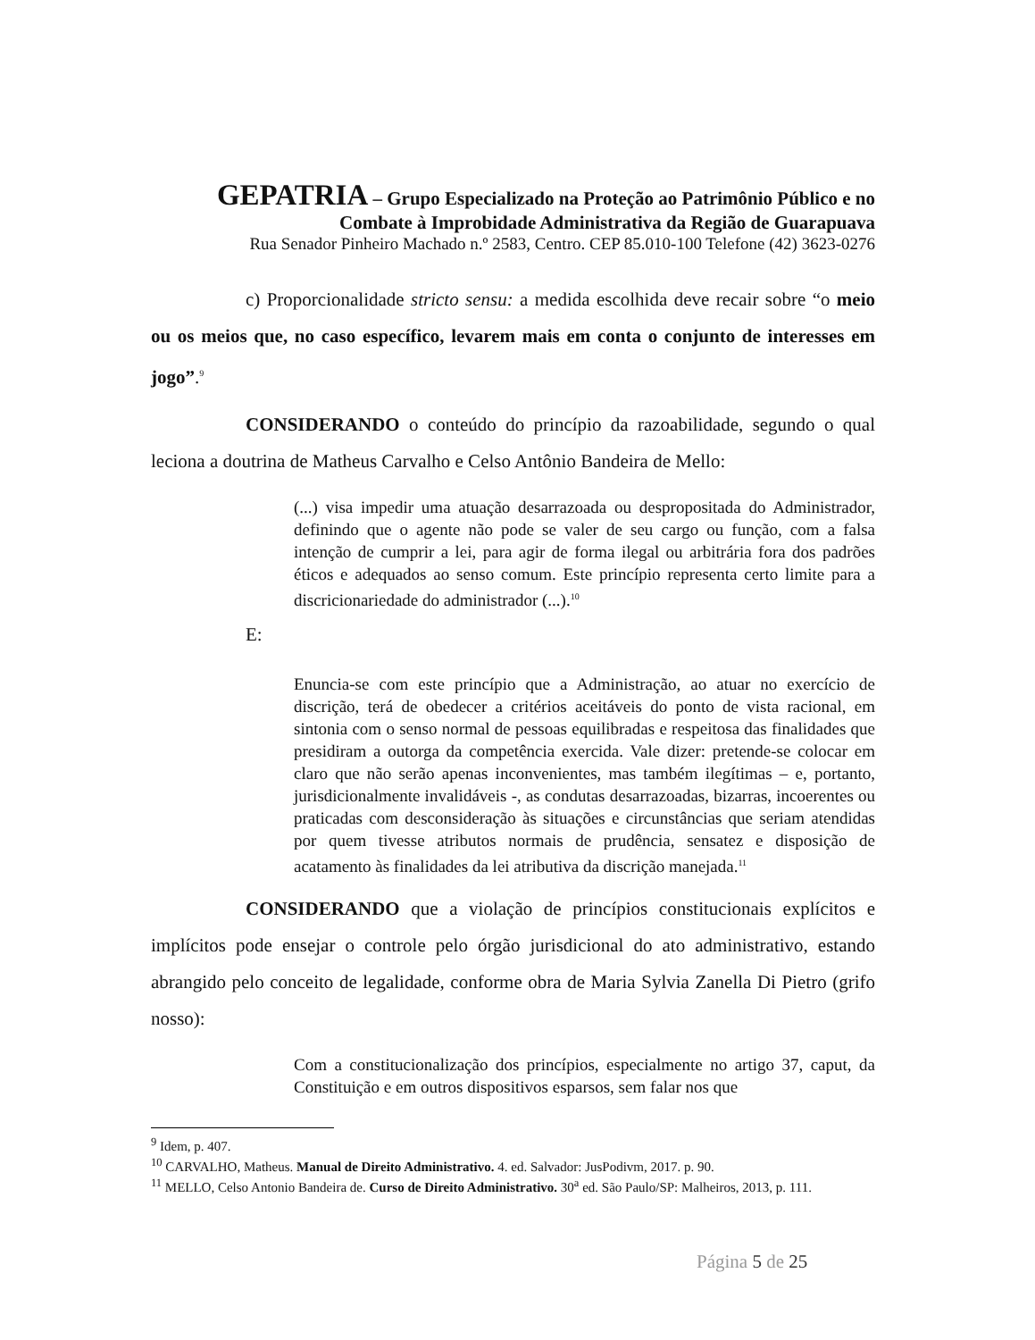GEPATRIA – Grupo Especializado na Proteção ao Patrimônio Público e no
Combate à Improbidade Administrativa da Região de Guarapuava
Rua Senador Pinheiro Machado n.º 2583, Centro. CEP 85.010-100 Telefone (42) 3623-0276
c) Proporcionalidade stricto sensu: a medida escolhida deve recair sobre “o meio ou os meios que, no caso específico, levarem mais em conta o conjunto de interesses em jogo”.<sup>9</sup>
CONSIDERANDO o conteúdo do princípio da razoabilidade, segundo o qual leciona a doutrina de Matheus Carvalho e Celso Antônio Bandeira de Mello:
(...) visa impedir uma atuação desarrazoada ou despropositada do Administrador, definindo que o agente não pode se valer de seu cargo ou função, com a falsa intenção de cumprir a lei, para agir de forma ilegal ou arbitrária fora dos padrões éticos e adequados ao senso comum. Este princípio representa certo limite para a discricionariedade do administrador (...).<sup>10</sup>
E:
Enuncia-se com este princípio que a Administração, ao atuar no exercício de discrição, terá de obedecer a critérios aceitáveis do ponto de vista racional, em sintonia com o senso normal de pessoas equilibradas e respeitosa das finalidades que presidiram a outorga da competência exercida. Vale dizer: pretende-se colocar em claro que não serão apenas inconvenientes, mas também ilegítimas – e, portanto, jurisdicionalmente invalidáveis -, as condutas desarrazoadas, bizarras, incoerentes ou praticadas com desconsideração às situações e circunstâncias que seriam atendidas por quem tivesse atributos normais de prudência, sensatez e disposição de acatamento às finalidades da lei atributiva da discrição manejada.<sup>11</sup>
CONSIDERANDO que a violação de princípios constitucionais explícitos e implícitos pode ensejar o controle pelo órgão jurisdicional do ato administrativo, estando abrangido pelo conceito de legalidade, conforme obra de Maria Sylvia Zanella Di Pietro (grifo nosso):
Com a constitucionalização dos princípios, especialmente no artigo 37, caput, da Constituição e em outros dispositivos esparsos, sem falar nos que
<sup>9</sup> Idem, p. 407.
<sup>10</sup> CARVALHO, Matheus. Manual de Direito Administrativo. 4. ed. Salvador: JusPodivm, 2017. p. 90.
<sup>11</sup> MELLO, Celso Antonio Bandeira de. Curso de Direito Administrativo. 30<sup>a</sup> ed. São Paulo/SP: Malheiros, 2013, p. 111.
Página 5 de 25